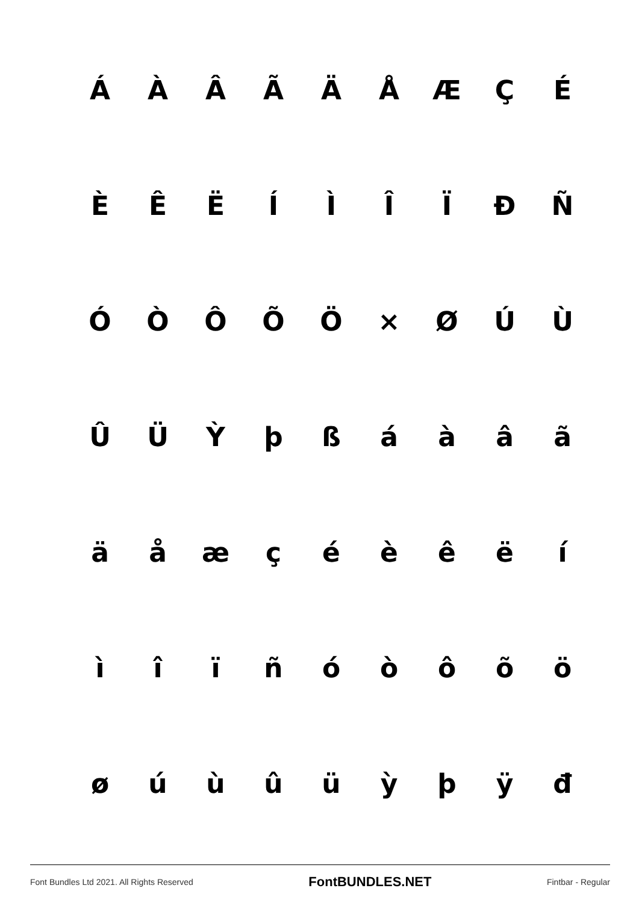ÁÀÂÃÄÅÆÇÉ
ÈÊËÍÌÎÏÐÑ
ÓÒÔÕÖ × ØÚÙ
ÛÜỲþßáàâã
äåæçéèêëí
ìîïñóòôõö
øúùûüỳþÿđ
Font Bundles Ltd 2021. All Rights Reserved FontBUNDLES.NET Fintbar - Regular